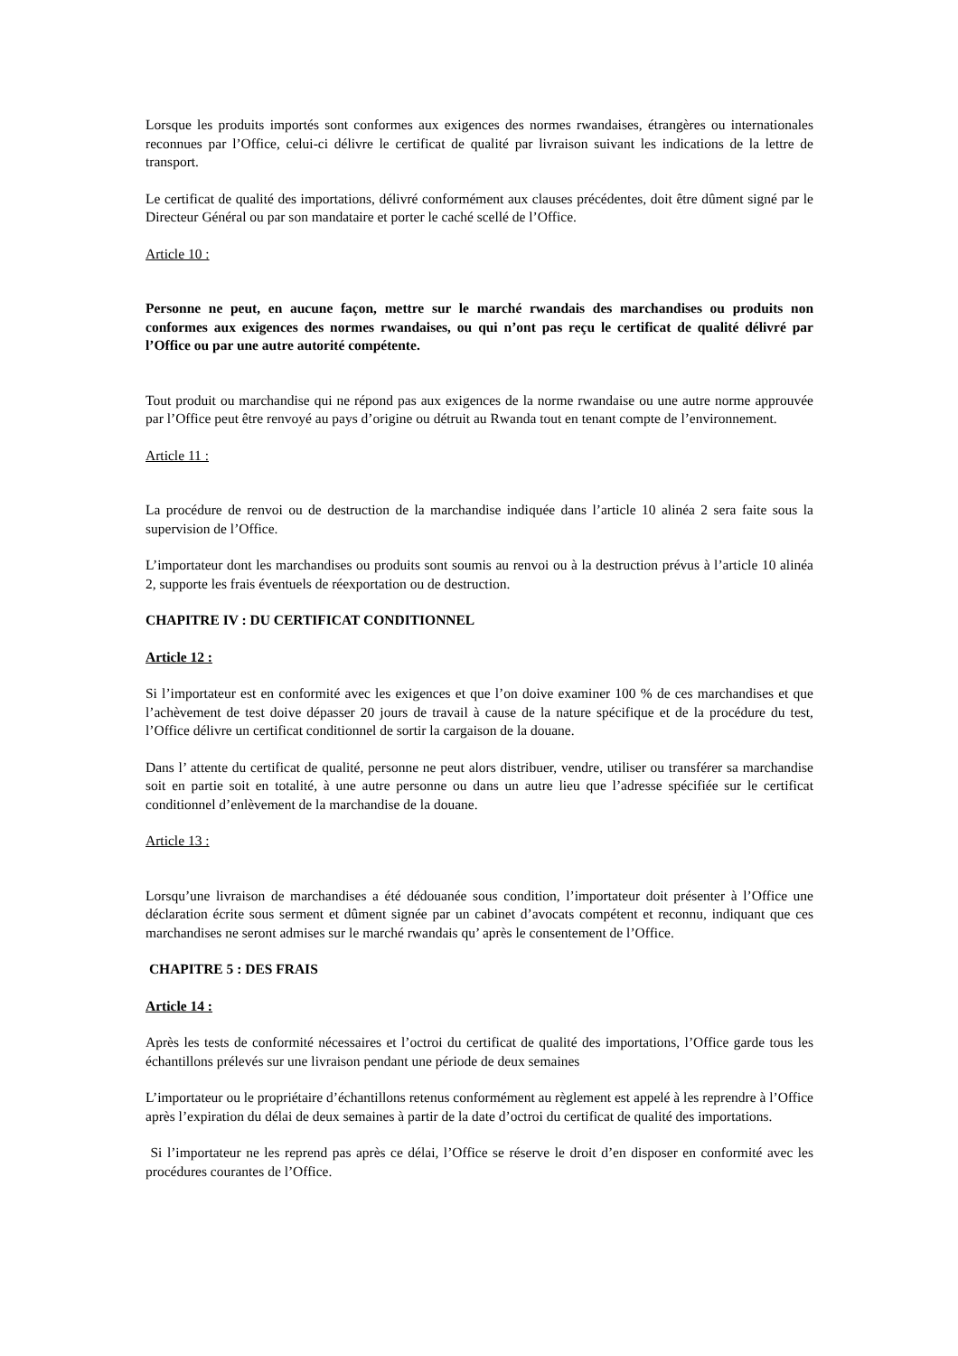Lorsque les produits importés sont conformes aux exigences des normes rwandaises, étrangères ou internationales reconnues par l’Office, celui-ci délivre le certificat de qualité par livraison suivant les indications de la lettre de transport.
Le certificat de qualité des importations, délivré conformément aux clauses précédentes, doit être dûment signé par le Directeur Général ou par son mandataire et porter le caché scellé de l’Office.
Article 10 :
Personne ne peut, en aucune façon, mettre sur le marché rwandais des marchandises ou produits non conformes aux exigences des normes rwandaises, ou qui n’ont pas reçu le certificat de qualité délivré par l’Office ou par une autre autorité compétente.
Tout produit ou marchandise qui ne répond pas aux exigences de la norme rwandaise ou une autre norme approuvée par l’Office peut être renvoyé au pays d’origine ou détruit au Rwanda tout en tenant compte de l’environnement.
Article 11 :
La procédure de renvoi ou de destruction de la marchandise indiquée dans l’article 10 alinéa 2 sera faite sous la supervision de l’Office.
L’importateur dont les marchandises ou produits sont soumis au renvoi ou à la destruction prévus à l’article 10 alinéa 2, supporte les frais éventuels de réexportation ou de destruction.
CHAPITRE IV : DU CERTIFICAT CONDITIONNEL
Article 12 :
Si l’importateur est en conformité avec les exigences et que l’on doive examiner 100 % de ces marchandises et que l’achèvement de test doive dépasser 20 jours de travail à cause de la nature spécifique et de la procédure du test, l’Office délivre un certificat conditionnel de sortir la cargaison de la douane.
Dans l’ attente du certificat de qualité, personne ne peut alors distribuer, vendre, utiliser ou transférer sa marchandise soit en partie soit en totalité, à une autre personne ou dans un autre lieu que l’adresse spécifiée sur le certificat conditionnel d’enlèvement de la marchandise de la douane.
Article 13 :
Lorsqu’une livraison de marchandises a été dédouanée sous condition, l’importateur doit présenter à l’Office une déclaration écrite sous serment et dûment signée par un cabinet d’avocats compétent et reconnu, indiquant que ces marchandises ne seront admises sur le marché rwandais qu’ après le consentement de l’Office.
CHAPITRE 5 : DES FRAIS
Article 14 :
Après les tests de conformité nécessaires et l’octroi du certificat de qualité des importations, l’Office garde tous les échantillons prélevés sur une livraison pendant une période de deux semaines
L’importateur ou le propriétaire d’échantillons retenus conformément au règlement est appelé à les reprendre à l’Office après l’expiration du délai de deux semaines à partir de la date d’octroi du certificat de qualité des importations.
Si l’importateur ne les reprend pas après ce délai, l’Office se réserve le droit d’en disposer en conformité avec les procédures courantes de l’Office.